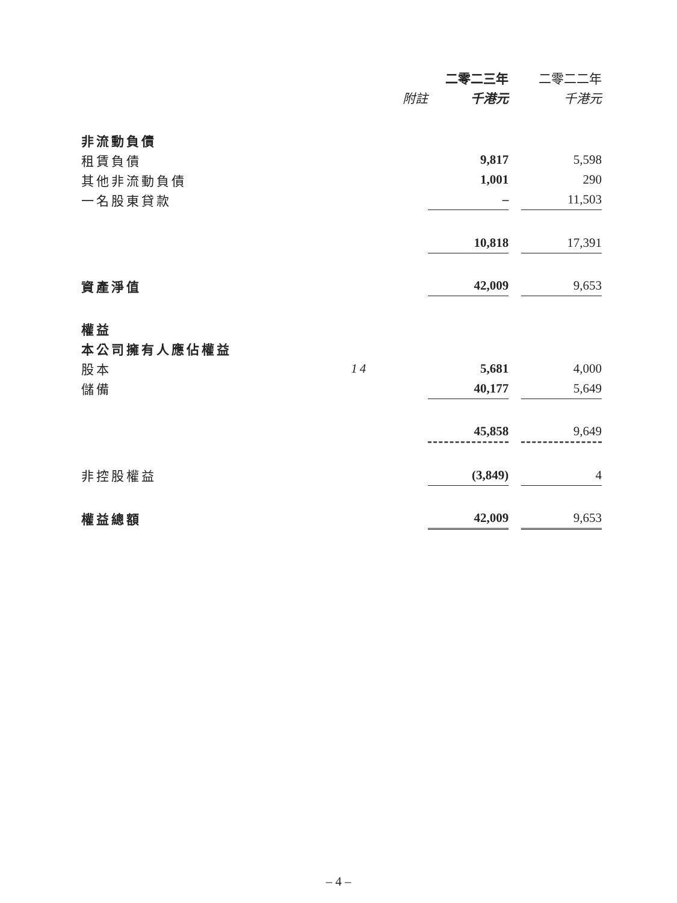| | | 二零二三年 | | 二零二二年 |
| --- | --- | --- | --- | --- |
| | 附註 | 千港元 | | 千港元 |
| 非流動負債 | | | | |
| 租賃負債 | | 9,817 | | 5,598 |
| 其他非流動負債 | | 1,001 | | 290 |
| 一名股東貸款 | | – | | 11,503 |
| | | 10,818 | | 17,391 |
| 資產淨值 | | 42,009 | | 9,653 |
| 權益 | | | | |
| 本公司擁有人應佔權益 | | | | |
| 股本 | 14 | 5,681 | | 4,000 |
| 儲備 | | 40,177 | | 5,649 |
| | | 45,858 | | 9,649 |
| 非控股權益 | | (3,849) | | 4 |
| 權益總額 | | 42,009 | | 9,653 |
– 4 –